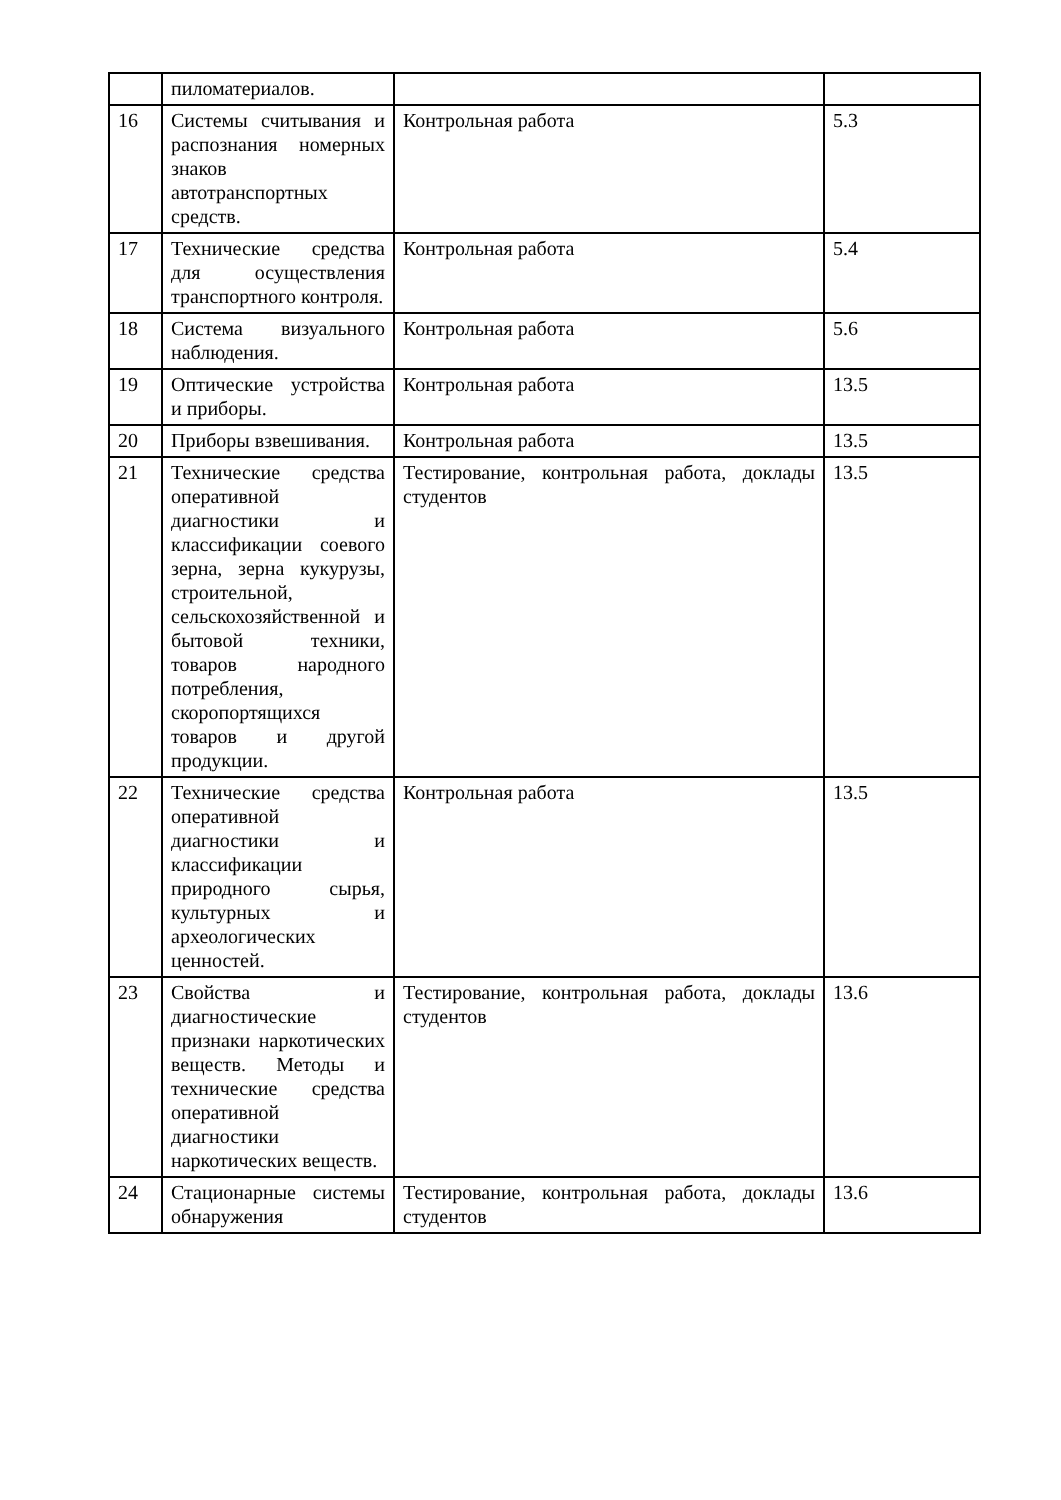| | пиломатериалов. | | |
| 16 | Системы считывания и распознания номерных знаков автотранспортных средств. | Контрольная работа | 5.3 |
| 17 | Технические средства для осуществления транспортного контроля. | Контрольная работа | 5.4 |
| 18 | Система визуального наблюдения. | Контрольная работа | 5.6 |
| 19 | Оптические устройства и приборы. | Контрольная работа | 13.5 |
| 20 | Приборы взвешивания. | Контрольная работа | 13.5 |
| 21 | Технические средства оперативной диагностики и классификации соевого зерна, зерна кукурузы, строительной, сельскохозяйственной и бытовой техники, товаров народного потребления, скоропортящихся товаров и другой продукции. | Тестирование, контрольная работа, доклады студентов | 13.5 |
| 22 | Технические средства оперативной диагностики и классификации природного сырья, культурных и археологических ценностей. | Контрольная работа | 13.5 |
| 23 | Свойства и диагностические признаки наркотических веществ. Методы и технические средства оперативной диагностики наркотических веществ. | Тестирование, контрольная работа, доклады студентов | 13.6 |
| 24 | Стационарные системы обнаружения | Тестирование, контрольная работа, доклады студентов | 13.6 |